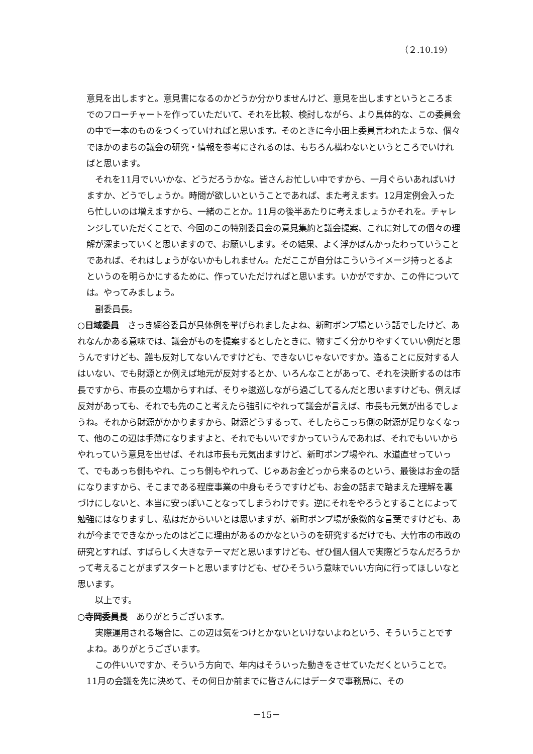（２.10.19）
意見を出しますと。意見書になるのかどうか分かりませんけど、意見を出しますというところまでのフローチャートを作っていただいて、それを比較、検討しながら、より具体的な、この委員会の中で一本のものをつくっていければと思います。そのときに今小田上委員言われたような、個々でほかのまちの議会の研究・情報を参考にされるのは、もちろん構わないというところでいければと思います。
それを11月でいいかな、どうだろうかな。皆さんお忙しい中ですから、一月ぐらいあればいけますか、どうでしょうか。時間が欲しいということであれば、また考えます。12月定例会入ったら忙しいのは増えますから、一緒のことか。11月の後半あたりに考えましょうかそれを。チャレンジしていただくことで、今回のこの特別委員会の意見集約と議会提案、これに対しての個々の理解が深まっていくと思いますので、お願いします。その結果、よく浮かばんかったわっていうことであれば、それはしょうがないかもしれません。ただここが自分はこういうイメージ持っとるよというのを明らかにするために、作っていただければと思います。いかがですか、この件については。やってみましょう。
副委員長。
○日域委員　さっき網谷委員が具体例を挙げられましたよね、新町ポンプ場という話でしたけど、あれなんかある意味では、議会がものを提案するとしたときに、物すごく分かりやすくていい例だと思うんですけども、誰も反対してないんですけども、できないじゃないですか。造ることに反対する人はいない、でも財源とか例えば地元が反対するとか、いろんなことがあって、それを決断するのは市長ですから、市長の立場からすれば、そりゃ逡巡しながら過ごしてるんだと思いますけども、例えば反対があっても、それでも先のこと考えたら強引にやれって議会が言えば、市長も元気が出るでしょうね。それから財源がかかりますから、財源どうするって、そしたらこっち側の財源が足りなくなって、他のこの辺は手薄になりますよと、それでもいいですかっていうんであれば、それでもいいからやれっていう意見を出せば、それは市長も元気出ますけど、新町ポンプ場やれ、水道直せっていって、でもあっち側もやれ、こっち側もやれって、じゃあお金どっから来るのという、最後はお金の話になりますから、そこまである程度事業の中身もそうですけども、お金の話まで踏まえた理解を裏づけにしないと、本当に安っぽいことなってしまうわけです。逆にそれをやろうとすることによって勉強にはなりますし、私はだからいいとは思いますが、新町ポンプ場が象徴的な言葉ですけども、あれが今までできなかったのはどこに理由があるのかなというのを研究するだけでも、大竹市の市政の研究とすれば、すばらしく大きなテーマだと思いますけども、ぜひ個人個人で実際どうなんだろうかって考えることがまずスタートと思いますけども、ぜひそういう意味でいい方向に行ってほしいなと思います。
以上です。
○寺岡委員長　ありがとうございます。
実際運用される場合に、この辺は気をつけとかないといけないよねという、そういうことですよね。ありがとうございます。
この件いいですか、そういう方向で、年内はそういった動きをさせていただくということで。11月の会議を先に決めて、その何日か前までに皆さんにはデータで事務局に、その
－15－